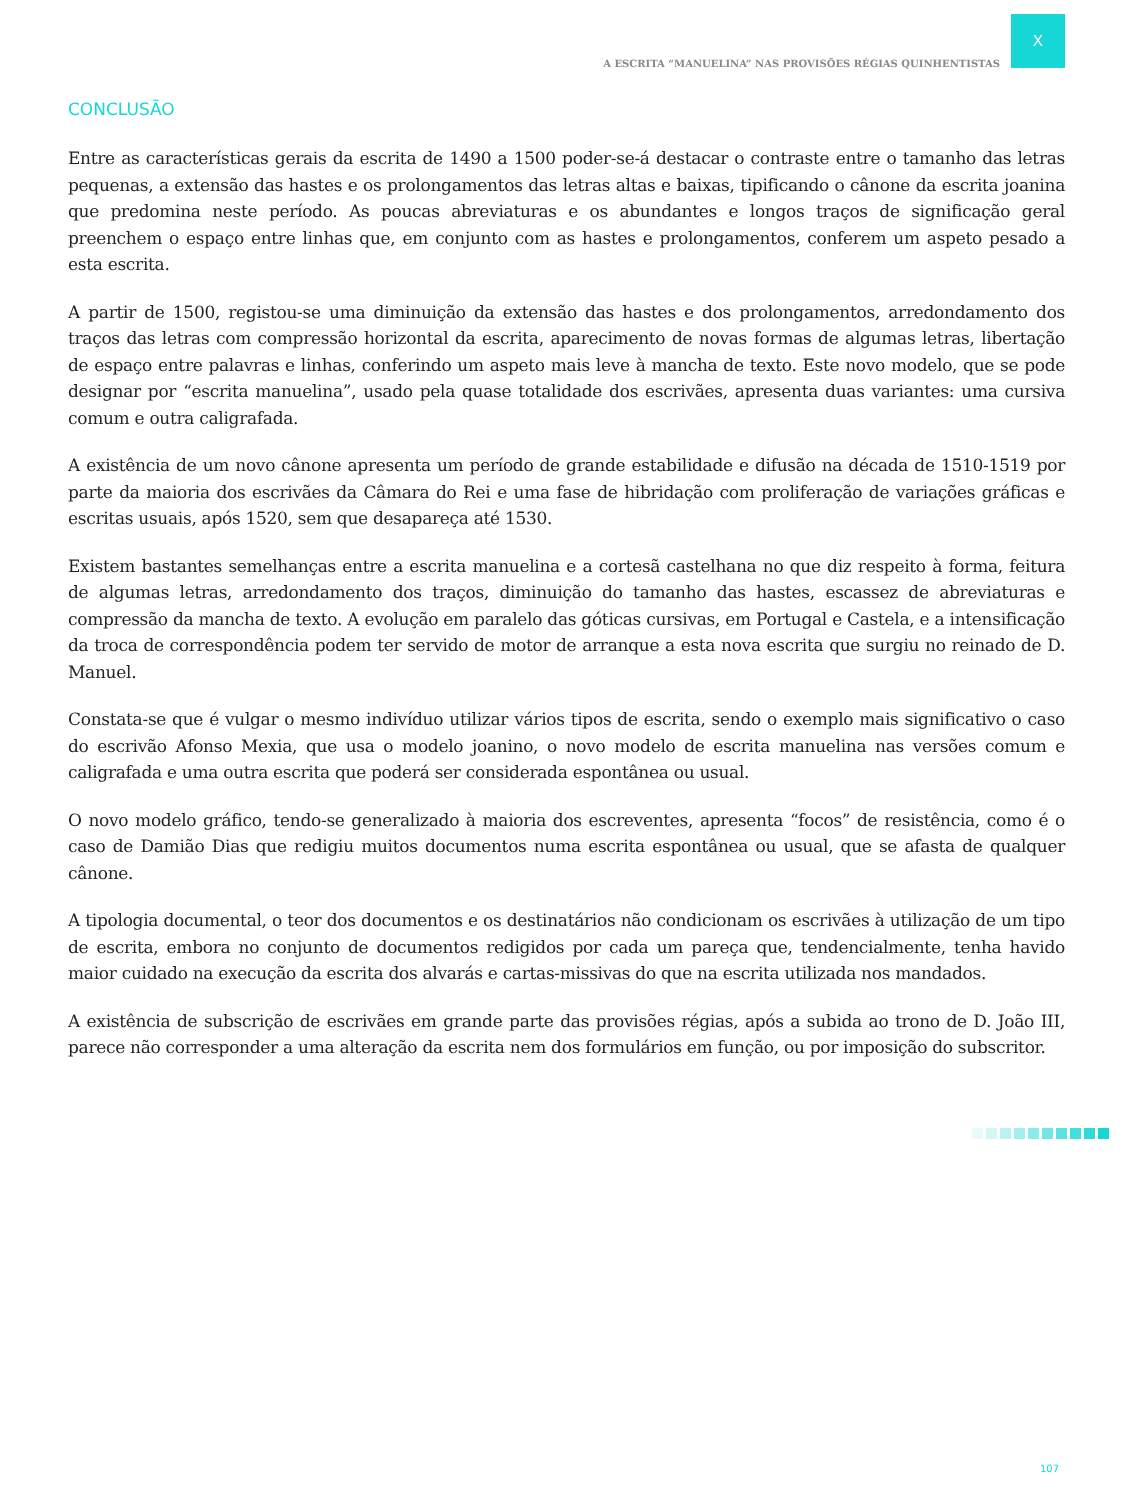X
A ESCRITA “MANUELINA” NAS PROVISÕES RÉGIAS QUINHENTISTAS
CONCLUSÃO
Entre as características gerais da escrita de 1490 a 1500 poder-se-á destacar o contraste entre o tamanho das letras pequenas, a extensão das hastes e os prolongamentos das letras altas e baixas, tipificando o cânone da escrita joanina que predomina neste período. As poucas abreviaturas e os abundantes e longos traços de significação geral preenchem o espaço entre linhas que, em conjunto com as hastes e prolongamentos, conferem um aspeto pesado a esta escrita.
A partir de 1500, registou-se uma diminuição da extensão das hastes e dos prolongamentos, arredondamento dos traços das letras com compressão horizontal da escrita, aparecimento de novas formas de algumas letras, libertação de espaço entre palavras e linhas, conferindo um aspeto mais leve à mancha de texto. Este novo modelo, que se pode designar por “escrita manuelina”, usado pela quase totalidade dos escrivães, apresenta duas variantes: uma cursiva comum e outra caligrafada.
A existência de um novo cânone apresenta um período de grande estabilidade e difusão na década de 1510-1519 por parte da maioria dos escrivães da Câmara do Rei e uma fase de hibridação com proliferação de variações gráficas e escritas usuais, após 1520, sem que desapareça até 1530.
Existem bastantes semelhanças entre a escrita manuelina e a cortesã castelhana no que diz respeito à forma, feitura de algumas letras, arredondamento dos traços, diminuição do tamanho das hastes, escassez de abreviaturas e compressão da mancha de texto. A evolução em paralelo das góticas cursivas, em Portugal e Castela, e a intensificação da troca de correspondência podem ter servido de motor de arranque a esta nova escrita que surgiu no reinado de D. Manuel.
Constata-se que é vulgar o mesmo indivíduo utilizar vários tipos de escrita, sendo o exemplo mais significativo o caso do escrivão Afonso Mexia, que usa o modelo joanino, o novo modelo de escrita manuelina nas versões comum e caligrafada e uma outra escrita que poderá ser considerada espontânea ou usual.
O novo modelo gráfico, tendo-se generalizado à maioria dos escreventes, apresenta “focos” de resistência, como é o caso de Damião Dias que redigiu muitos documentos numa escrita espontânea ou usual, que se afasta de qualquer cânone.
A tipologia documental, o teor dos documentos e os destinatários não condicionam os escrivães à utilização de um tipo de escrita, embora no conjunto de documentos redigidos por cada um pareça que, tendencialmente, tenha havido maior cuidado na execução da escrita dos alvarás e cartas-missivas do que na escrita utilizada nos mandados.
A existência de subscrição de escrivães em grande parte das provisões régias, após a subida ao trono de D. João III, parece não corresponder a uma alteração da escrita nem dos formulários em função, ou por imposição do subscritor.
107